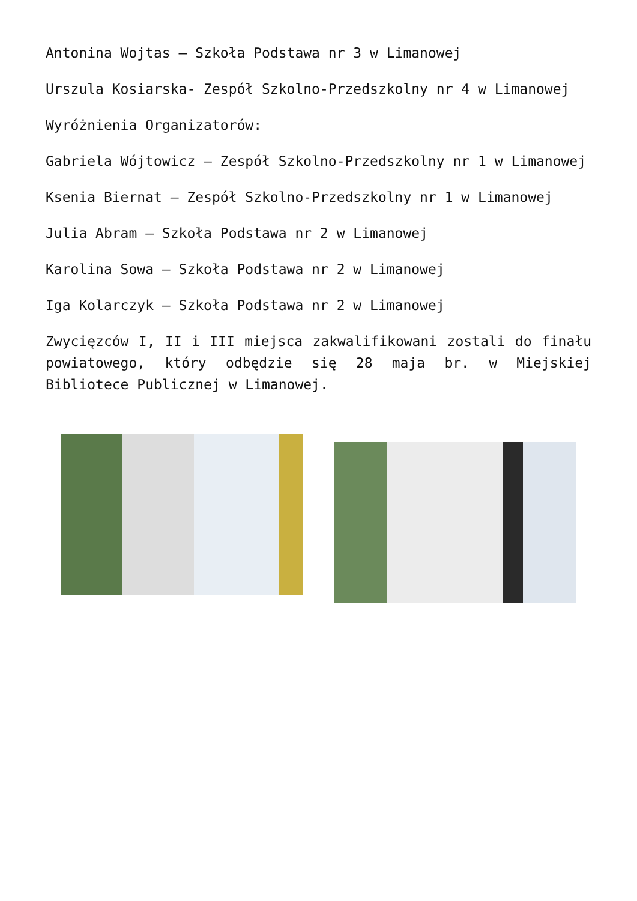Antonina Wojtas – Szkoła Podstawa nr 3 w Limanowej
Urszula Kosiarska- Zespół Szkolno-Przedszkolny nr 4 w Limanowej
Wyróżnienia Organizatorów:
Gabriela Wójtowicz – Zespół Szkolno-Przedszkolny nr 1 w Limanowej
Ksenia Biernat – Zespół Szkolno-Przedszkolny nr 1 w Limanowej
Julia Abram – Szkoła Podstawa nr 2 w Limanowej
Karolina Sowa – Szkoła Podstawa nr 2 w Limanowej
Iga Kolarczyk – Szkoła Podstawa nr 2 w Limanowej
Zwycięzców I, II i III miejsca zakwalifikowani zostali do finału powiatowego, który odbędzie się 28 maja br. w Miejskiej Bibliotece Publicznej w Limanowej.